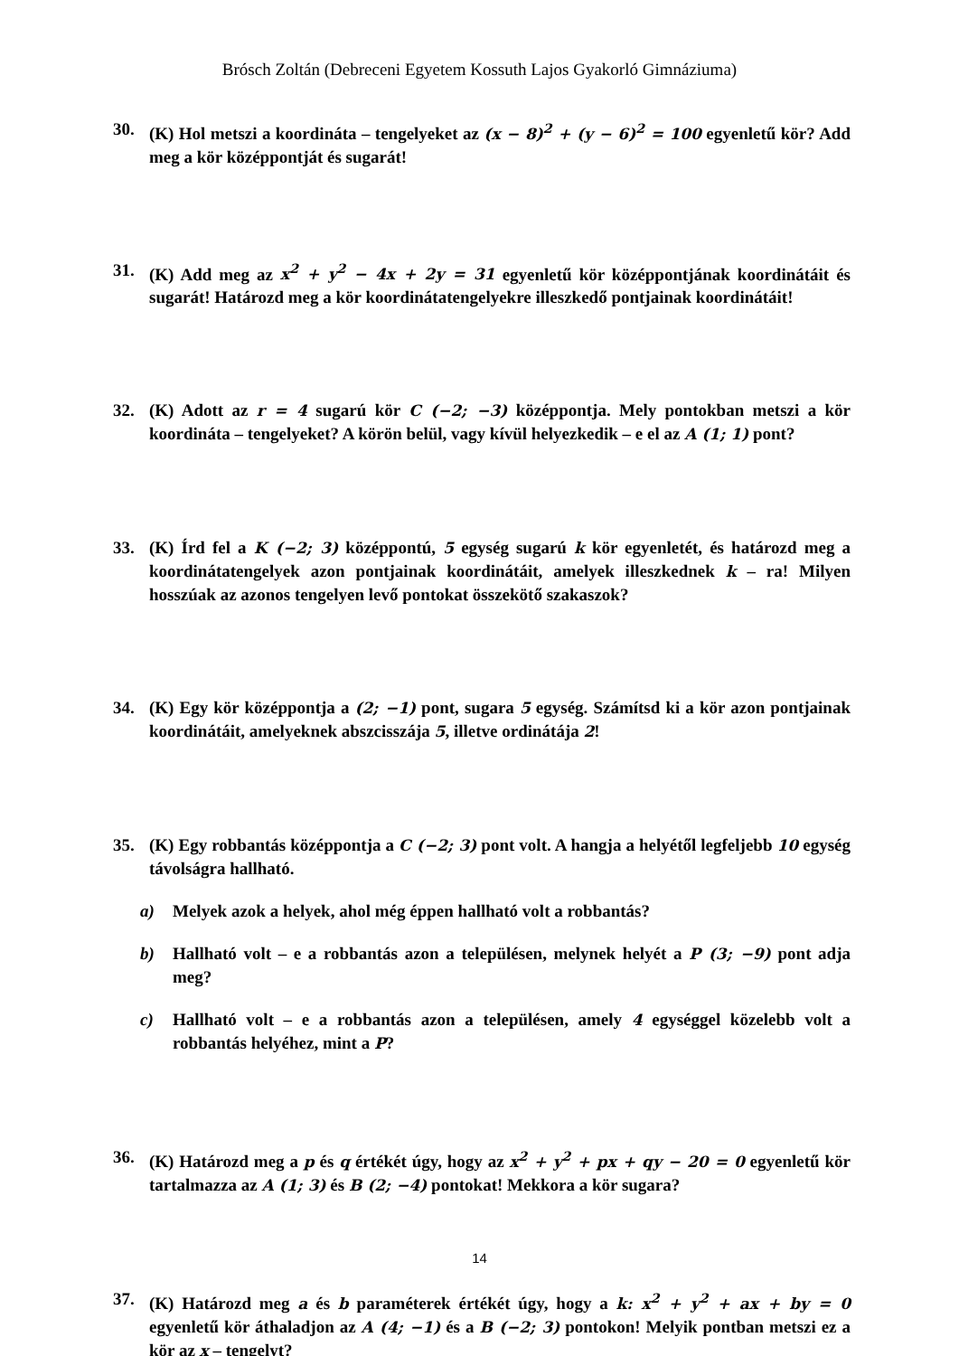Brósch Zoltán (Debreceni Egyetem Kossuth Lajos Gyakorló Gimnáziuma)
30. (K) Hol metszi a koordináta – tengelyeket az (x − 8)<sup>2</sup> + (y − 6)<sup>2</sup> = 100 egyenletű kör? Add meg a kör középpontját és sugarát!
31. (K) Add meg az x<sup>2</sup> + y<sup>2</sup> − 4x + 2y = 31 egyenletű kör középpontjának koordinátáit és sugarát! Határozd meg a kör koordinátatengelyekre illeszkedő pontjainak koordinátáit!
32. (K) Adott az r = 4 sugarú kör C (−2; −3) középpontja. Mely pontokban metszi a kör koordináta – tengelyeket? A körön belül, vagy kívül helyezkedik – e el az A (1; 1) pont?
33. (K) Írd fel a K (−2; 3) középpontú, 5 egység sugarú k kör egyenletét, és határozd meg a koordinátatengelyek azon pontjainak koordinátáit, amelyek illeszkednek k – ra! Milyen hosszúak az azonos tengelyen levő pontokat összekötő szakaszok?
34. (K) Egy kör középpontja a (2; −1) pont, sugara 5 egység. Számítsd ki a kör azon pontjainak koordinátáit, amelyeknek abszcisszája 5, illetve ordinátája 2!
35. (K) Egy robbantás középpontja a C (−2; 3) pont volt. A hangja a helyétől legfeljebb 10 egység távolságra hallható.
a) Melyek azok a helyek, ahol még éppen hallható volt a robbantás?
b) Hallható volt – e a robbantás azon a településen, melynek helyét a P (3; −9) pont adja meg?
c) Hallható volt – e a robbantás azon a településen, amely 4 egységgel közelebb volt a robbantás helyéhez, mint a P?
36. (K) Határozd meg a p és q értékét úgy, hogy az x<sup>2</sup> + y<sup>2</sup> + px + qy − 20 = 0 egyenletű kör tartalmazza az A (1; 3) és B (2; −4) pontokat! Mekkora a kör sugara?
37. (K) Határozd meg a és b paraméterek értékét úgy, hogy a k: x<sup>2</sup> + y<sup>2</sup> + ax + by = 0 egyenletű kör áthaladjon az A (4; −1) és a B (−2; 3) pontokon! Melyik pontban metszi ez a kör az x – tengelyt?
14